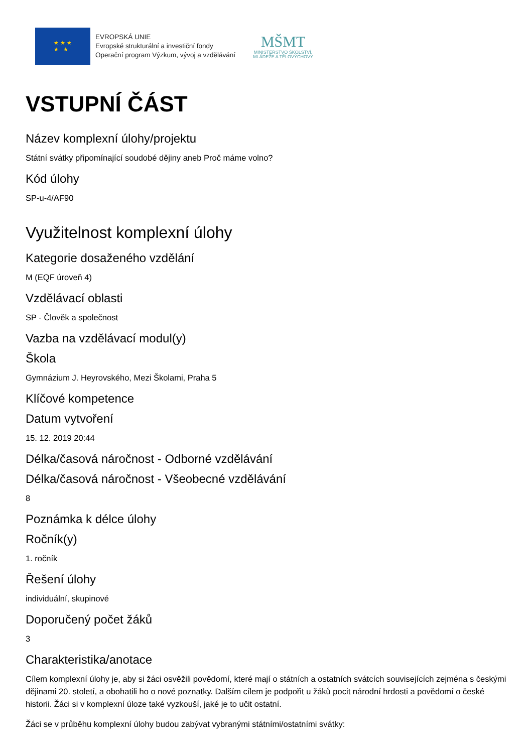★ ★ ★
★ ★
EVROPSKÁ UNIE
Evropské strukturální a investiční fondy
Operační program Výzkum, vývoj a vzdělávání
MŠMT
MINISTERSTVO ŠKOLSTVÍ,
MLÁDEŽE A TĚLOVÝCHOVY
VSTUPNÍ ČÁST
Název komplexní úlohy/projektu
Státní svátky připomínající soudobé dějiny aneb Proč máme volno?
Kód úlohy
SP-u-4/AF90
Využitelnost komplexní úlohy
Kategorie dosaženého vzdělání
M (EQF úroveň 4)
Vzdělávací oblasti
SP - Člověk a společnost
Vazba na vzdělávací modul(y)
Škola
Gymnázium J. Heyrovského, Mezi Školami, Praha 5
Klíčové kompetence
Datum vytvoření
15. 12. 2019 20:44
Délka/časová náročnost - Odborné vzdělávání
Délka/časová náročnost - Všeobecné vzdělávání
8
Poznámka k délce úlohy
Ročník(y)
1. ročník
Řešení úlohy
individuální, skupinové
Doporučený počet žáků
3
Charakteristika/anotace
Cílem komplexní úlohy je, aby si žáci osvěžili povědomí, které mají o státních a ostatních svátcích souvisejících zejména s českými dějinami 20. století, a obohatili ho o nové poznatky. Dalším cílem je podpořit u žáků pocit národní hrdosti a povědomí o české historii. Žáci si v komplexní úloze také vyzkouší, jaké je to učit ostatní.
Žáci se v průběhu komplexní úlohy budou zabývat vybranými státními/ostatními svátky: